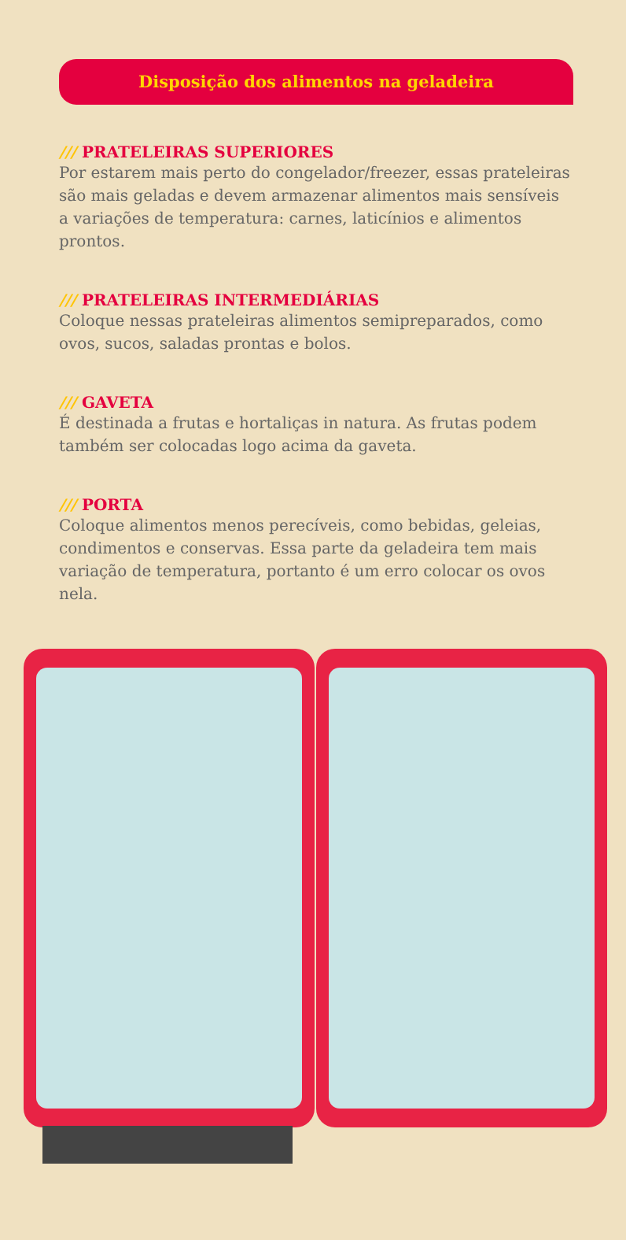Disposição dos alimentos na geladeira
/// PRATELEIRAS SUPERIORES
Por estarem mais perto do congelador/freezer, essas prateleiras são mais geladas e devem armazenar alimentos mais sensíveis a variações de temperatura: carnes, laticínios e alimentos prontos.
/// PRATELEIRAS INTERMEDIÁRIAS
Coloque nessas prateleiras alimentos semipreparados, como ovos, sucos, saladas prontas e bolos.
/// GAVETA
É destinada a frutas e hortaliças in natura. As frutas podem também ser colocadas logo acima da gaveta.
/// PORTA
Coloque alimentos menos perecíveis, como bebidas, geleias, condimentos e conservas. Essa parte da geladeira tem mais variação de temperatura, portanto é um erro colocar os ovos nela.